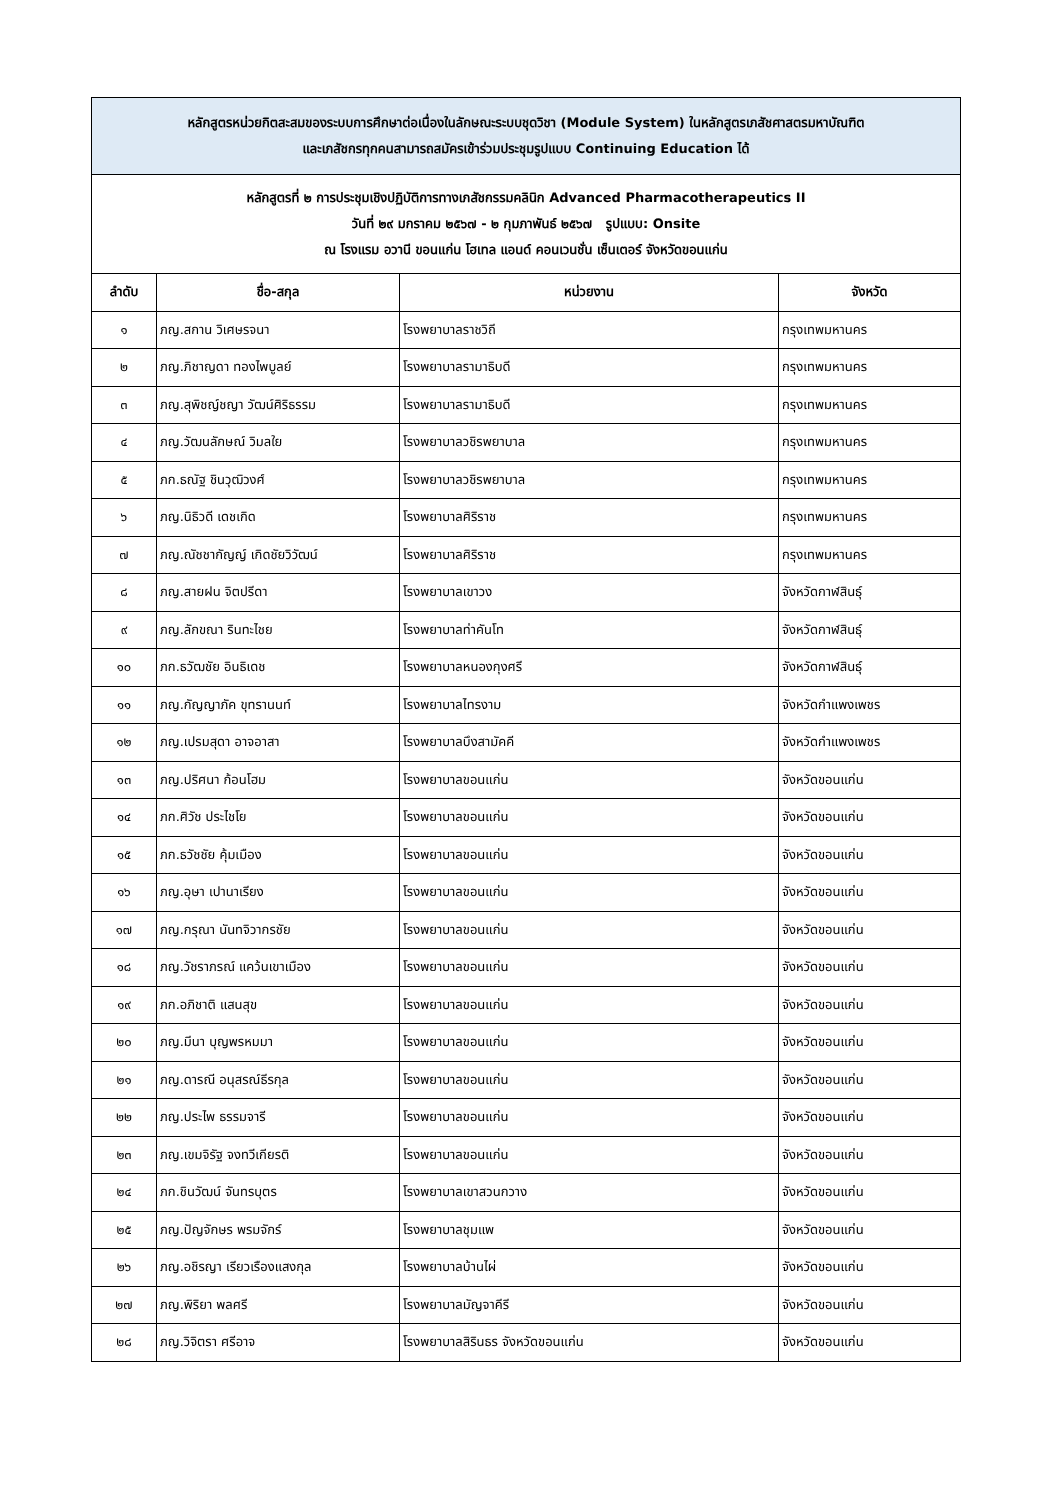| หลักสูตรหน่วยกิตสะสมของระบบการศึกษาต่อเนื่องในลักษณะระบบชุดวิชา (Module System) ในหลักสูตรเภสัชศาสตรมหาบัณฑิต และเภสัชกรทุกคนสามารถสมัครเข้าร่วมประชุมรูปแบบ Continuing Education ได้ | | | |
| หลักสูตรที่ ๒ การประชุมเชิงปฏิบัติการทางเภสัชกรรมคลินิก Advanced Pharmacotherapeutics II วันที่ ๒๙ มกราคม ๒๕๖๗ - ๒ กุมภาพันธ์ ๒๕๖๗ รูปแบบ: Onsite ณ โรงแรม อวานี ขอนแก่น โฮเทล แอนด์ คอนเวนชั่น เซ็นเตอร์ จังหวัดขอนแก่น | | | |
| ลำดับ | ชื่อ-สกุล | หน่วยงาน | จังหวัด |
| ๑ | ภญ.สกาน วิเศษรจนา | โรงพยาบาลราชวิถี | กรุงเทพมหานคร |
| ๒ | ภญ.ภิชาญดา ทองไพบูลย์ | โรงพยาบาลรามาธิบดี | กรุงเทพมหานคร |
| ๓ | ภญ.สุพิชญ์ชญา วัฒน์ศิริธรรม | โรงพยาบาลรามาธิบดี | กรุงเทพมหานคร |
| ๔ | ภญ.วัฒนลักษณ์ วิมลใย | โรงพยาบาลวชิรพยาบาล | กรุงเทพมหานคร |
| ๕ | ภก.ธณัฐ ชินวุฒิวงศ์ | โรงพยาบาลวชิรพยาบาล | กรุงเทพมหานคร |
| ๖ | ภญ.นิธิวดี เดชเกิด | โรงพยาบาลศิริราช | กรุงเทพมหานคร |
| ๗ | ภญ.ณัชชากัญญ์ เกิดชัยวิวัฒน์ | โรงพยาบาลศิริราช | กรุงเทพมหานคร |
| ๘ | ภญ.สายฝน จิตปรีดา | โรงพยาบาลเขาวง | จังหวัดกาฬสินธุ์ |
| ๙ | ภญ.ลักขณา รินทะไชย | โรงพยาบาลท่าคันโท | จังหวัดกาฬสินธุ์ |
| ๑๐ | ภก.ธวัฒชัย อินธิเดช | โรงพยาบาลหนองกุงศรี | จังหวัดกาฬสินธุ์ |
| ๑๑ | ภญ.กัญญาภัค ขุทรานนท์ | โรงพยาบาลไทรงาม | จังหวัดกำแพงเพชร |
| ๑๒ | ภญ.เปรมสุดา อาจอาสา | โรงพยาบาลบึงสามัคคี | จังหวัดกำแพงเพชร |
| ๑๓ | ภญ.ปริศนา ก้อนโฮม | โรงพยาบาลขอนแก่น | จังหวัดขอนแก่น |
| ๑๔ | ภก.ศิวัช ประไชโย | โรงพยาบาลขอนแก่น | จังหวัดขอนแก่น |
| ๑๕ | ภก.ธวัชชัย คุ้มเมือง | โรงพยาบาลขอนแก่น | จังหวัดขอนแก่น |
| ๑๖ | ภญ.อุษา เปานาเรียง | โรงพยาบาลขอนแก่น | จังหวัดขอนแก่น |
| ๑๗ | ภญ.กรุณา นันทจิวากรชัย | โรงพยาบาลขอนแก่น | จังหวัดขอนแก่น |
| ๑๘ | ภญ.วัชราภรณ์ แคว้นเขาเมือง | โรงพยาบาลขอนแก่น | จังหวัดขอนแก่น |
| ๑๙ | ภก.อภิชาติ แสนสุข | โรงพยาบาลขอนแก่น | จังหวัดขอนแก่น |
| ๒๐ | ภญ.มีนา บุญพรหมมา | โรงพยาบาลขอนแก่น | จังหวัดขอนแก่น |
| ๒๑ | ภญ.ดารณี อนุสรณ์ธีรกุล | โรงพยาบาลขอนแก่น | จังหวัดขอนแก่น |
| ๒๒ | ภญ.ประไพ ธรรมจารี | โรงพยาบาลขอนแก่น | จังหวัดขอนแก่น |
| ๒๓ | ภญ.เขมจิรัฐ จงทวีเกียรติ | โรงพยาบาลขอนแก่น | จังหวัดขอนแก่น |
| ๒๔ | ภก.ชินวัฒน์ จันทรบุตร | โรงพยาบาลเขาสวนกวาง | จังหวัดขอนแก่น |
| ๒๕ | ภญ.ปัญจักษร พรมจักร์ | โรงพยาบาลชุมแพ | จังหวัดขอนแก่น |
| ๒๖ | ภญ.อชิรญา เรียวเรืองแสงกุล | โรงพยาบาลบ้านไผ่ | จังหวัดขอนแก่น |
| ๒๗ | ภญ.พิริยา พลศรี | โรงพยาบาลมัญจาคีรี | จังหวัดขอนแก่น |
| ๒๘ | ภญ.วิจิตรา ศรีอาจ | โรงพยาบาลสิรินธร จังหวัดขอนแก่น | จังหวัดขอนแก่น |